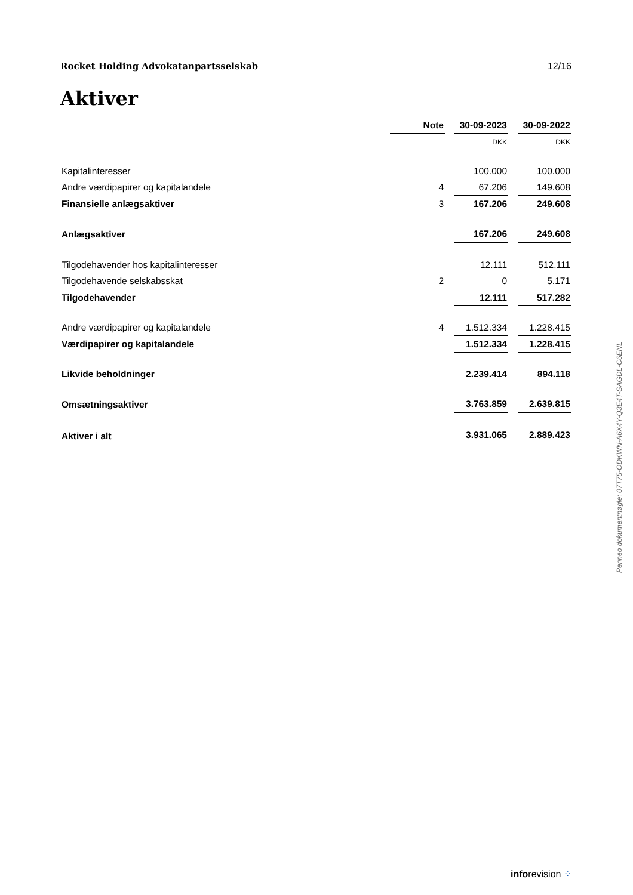Rocket Holding Advokatanpartsselskab 12/16
Aktiver
| | Note | | 30-09-2023 | | 30-09-2022 |
| | | | DKK | | DKK |
| Kapitalinteresser | | | 100.000 | | 100.000 |
| Andre værdipapirer og kapitalandele | 4 | | 67.206 | | 149.608 |
| Finansielle anlægsaktiver | 3 | | 167.206 | | 249.608 |
| Anlægsaktiver | | | 167.206 | | 249.608 |
| Tilgodehavender hos kapitalinteresser | | | 12.111 | | 512.111 |
| Tilgodehavende selskabsskat | 2 | | 0 | | 5.171 |
| Tilgodehavender | | | 12.111 | | 517.282 |
| Andre værdipapirer og kapitalandele | 4 | | 1.512.334 | | 1.228.415 |
| Værdipapirer og kapitalandele | | | 1.512.334 | | 1.228.415 |
| Likvide beholdninger | | | 2.239.414 | | 894.118 |
| Omsætningsaktiver | | | 3.763.859 | | 2.639.815 |
| Aktiver i alt | | | 3.931.065 | | 2.889.423 |
Penneo dokumentnøgle: 07T75-ODKWN-A6X4Y-Q3E4T-SAGDL-C6ENL
inforevision ⁘